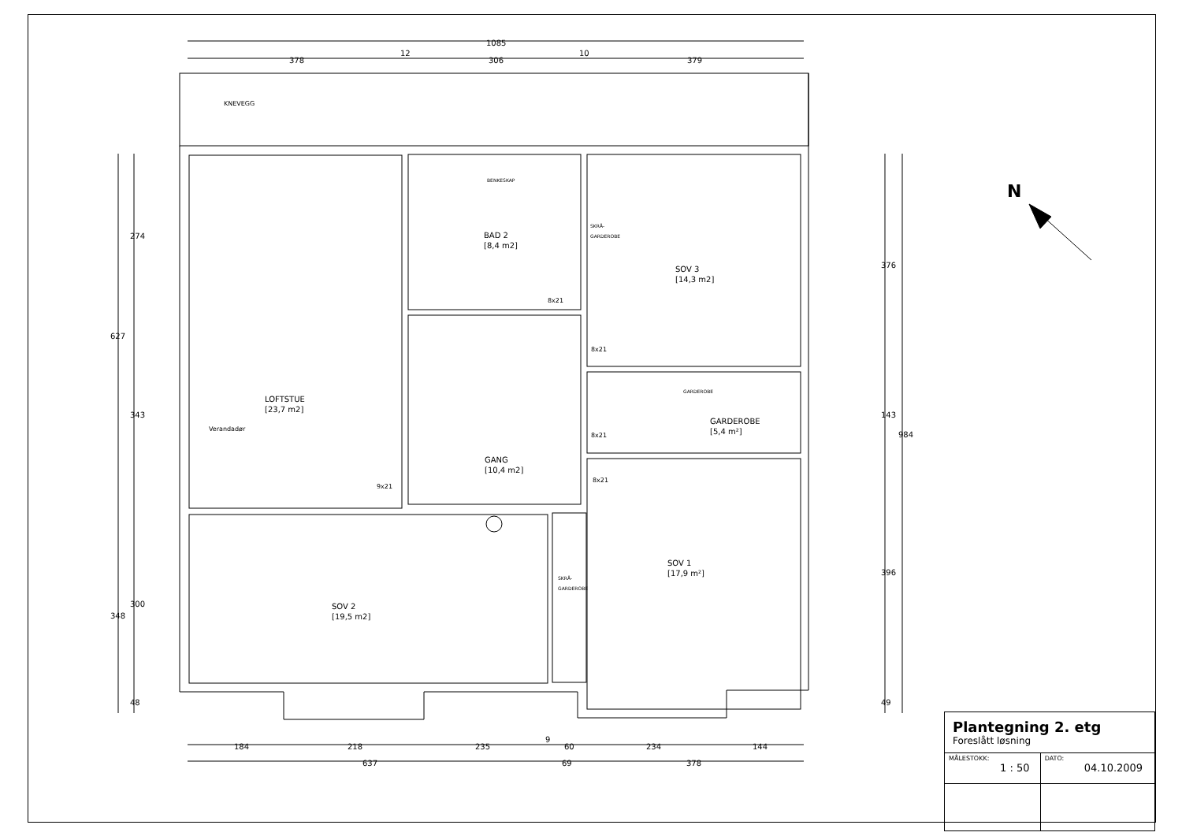1085
378
12
306
10
379
KNEVEGG
BENKESKAP
BAD 2
[8,4 m2]
SKRÅ-
GARDEROBE
SOV 3
[14,3 m2]
8x21
8x21
LOFTSTUE
[23,7 m2]
GARDEROBE
GARDEROBE
[5,4 m²] Verandadør
8x21
GANG
[10,4 m2]
8x21
9x21
SOV 1
[17,9 m²] SKRÅ-
GARDEROBE
SOV 2
[19,5 m2]
184 218 235
9
60 234 144
637 69 378
627
274
343
348
300
48
376
143
984
396
49
N
| Plantegning 2. etg Foreslått løsning | |
| MÅLESTOKK: 1 : 50 | DATO: 04.10.2009 |